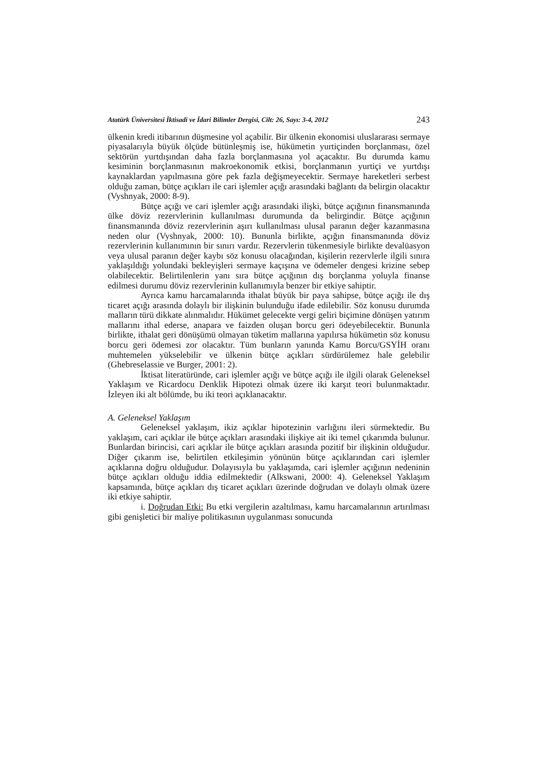Atatürk Üniversitesi İktisadi ve İdari Bilimler Dergisi, Cilt: 26, Sayı: 3-4, 2012 243
ülkenin kredi itibarının düşmesine yol açabilir. Bir ülkenin ekonomisi uluslararası sermaye piyasalarıyla büyük ölçüde bütünleşmiş ise, hükümetin yurtiçinden borçlanması, özel sektörün yurtdışından daha fazla borçlanmasına yol açacaktır. Bu durumda kamu kesiminin borçlanmasının makroekonomik etkisi, borçlanmanın yurtiçi ve yurtdışı kaynaklardan yapılmasına göre pek fazla değişmeyecektir. Sermaye hareketleri serbest olduğu zaman, bütçe açıkları ile cari işlemler açığı arasındaki bağlantı da belirgin olacaktır (Vyshnyak, 2000: 8-9).
Bütçe açığı ve cari işlemler açığı arasındaki ilişki, bütçe açığının finansmanında ülke döviz rezervlerinin kullanılması durumunda da belirgindir. Bütçe açığının finansmanında döviz rezervlerinin aşırı kullanılması ulusal paranın değer kazanmasına neden olur (Vyshnyak, 2000: 10). Bununla birlikte, açığın finansmanında döviz rezervlerinin kullanımının bir sınırı vardır. Rezervlerin tükenmesiyle birlikte devalüasyon veya ulusal paranın değer kaybı söz konusu olacağından, kişilerin rezervlerle ilgili sınıra yaklaşıldığı yolundaki bekleyişleri sermaye kaçışına ve ödemeler dengesi krizine sebep olabilecektir. Belirtilenlerin yanı sıra bütçe açığının dış borçlanma yoluyla finanse edilmesi durumu döviz rezervlerinin kullanımıyla benzer bir etkiye sahiptir.
Ayrıca kamu harcamalarında ithalat büyük bir paya sahipse, bütçe açığı ile dış ticaret açığı arasında dolaylı bir ilişkinin bulunduğu ifade edilebilir. Söz konusu durumda malların türü dikkate alınmalıdır. Hükümet gelecekte vergi geliri biçimine dönüşen yatırım mallarını ithal ederse, anapara ve faizden oluşan borcu geri ödeyebilecektir. Bununla birlikte, ithalat geri dönüşümü olmayan tüketim mallarına yapılırsa hükümetin söz konusu borcu geri ödemesi zor olacaktır. Tüm bunların yanında Kamu Borcu/GSYİH oranı muhtemelen yükselebilir ve ülkenin bütçe açıkları sürdürülemez hale gelebilir (Ghebreselassie ve Burger, 2001: 2).
İktisat literatüründe, cari işlemler açığı ve bütçe açığı ile ilgili olarak Geleneksel Yaklaşım ve Ricardocu Denklik Hipotezi olmak üzere iki karşıt teori bulunmaktadır. İzleyen iki alt bölümde, bu iki teori açıklanacaktır.
A. Geleneksel Yaklaşım
Geleneksel yaklaşım, ikiz açıklar hipotezinin varlığını ileri sürmektedir. Bu yaklaşım, cari açıklar ile bütçe açıkları arasındaki ilişkiye ait iki temel çıkarımda bulunur. Bunlardan birincisi, cari açıklar ile bütçe açıkları arasında pozitif bir ilişkinin olduğudur. Diğer çıkarım ise, belirtilen etkileşimin yönünün bütçe açıklarından cari işlemler açıklarına doğru olduğudur. Dolayısıyla bu yaklaşımda, cari işlemler açığının nedeninin bütçe açıkları olduğu iddia edilmektedir (Alkswani, 2000: 4). Geleneksel Yaklaşım kapsamında, bütçe açıkları dış ticaret açıkları üzerinde doğrudan ve dolaylı olmak üzere iki etkiye sahiptir.
i. Doğrudan Etki: Bu etki vergilerin azaltılması, kamu harcamalarının artırılması gibi genişletici bir maliye politikasının uygulanması sonucunda